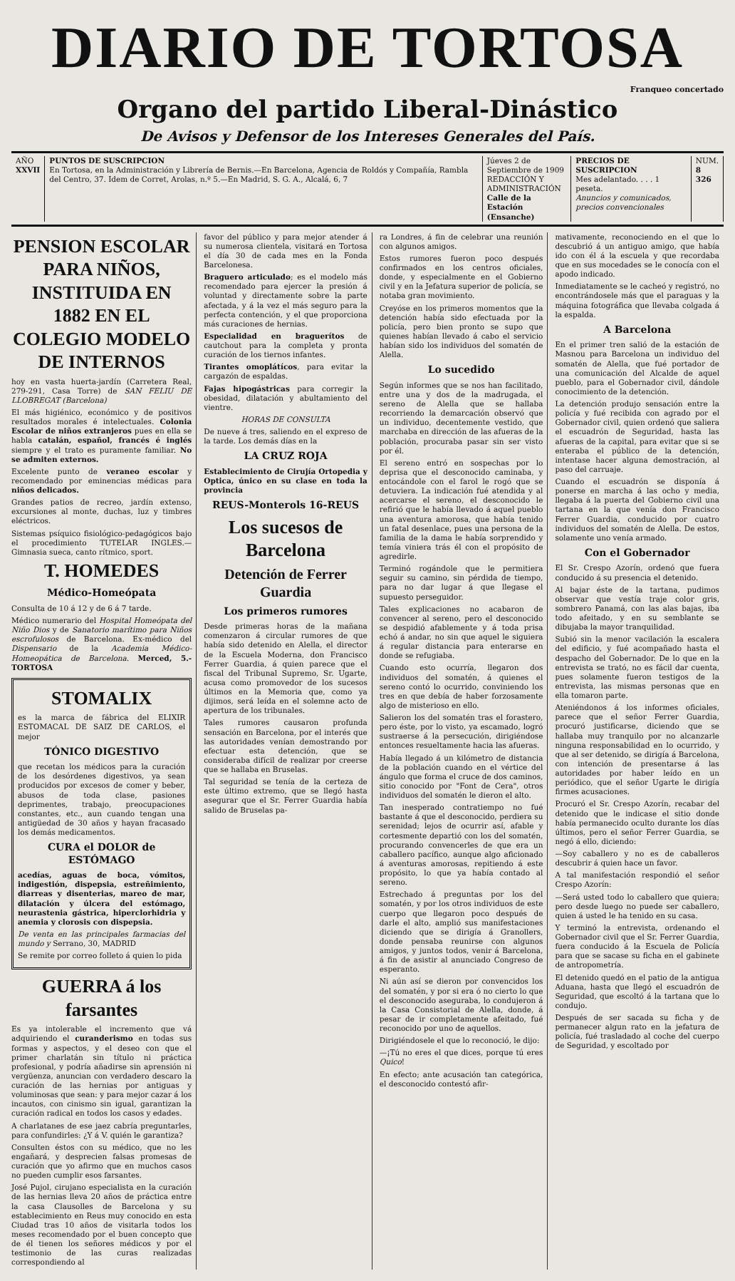DIARIO DE TORTOSA
Franqueo concertado
Organo del partido Liberal-Dinástico
De Avisos y Defensor de los Intereses Generales del País.
AÑO
XXVII
PUNTOS DE SUSCRIPCION
En Tortosa, en la Administración y Librería de Bernis.—En Barcelona, Agencia de Roldós y Compañía, Rambla del Centro, 37. Idem de Corret, Arolas, n.º 5.—En Madrid, S. G. A., Alcalá, 6, 7
Júeves 2 de Septiembre de 1909
REDACCIÓN Y ADMINISTRACIÓN
Calle de la Estación (Ensanche)
PRECIOS DE SUSCRIPCION
Mes adelantado. . . . 1 peseta.
Anuncios y comunicados, precios convencionales
NUM.
8 326
PENSION ESCOLAR PARA NIÑOS, INSTITUIDA EN 1882 EN EL COLEGIO MODELO DE INTERNOS
hoy en vasta huerta-jardín (Carretera Real, 279-291, Casa Torre) de SAN FELIU DE LLOBREGAT (Barcelona)
El más higiénico, económico y de positivos resultados morales é intelectuales. Colonia Escolar de niños extranjeros pues en ella se habla catalán, español, francés é inglés siempre y el trato es puramente familiar. No se admiten externos.
Excelente punto de veraneo escolar y recomendado por eminencias médicas para niños delicados.
Grandes patios de recreo, jardín extenso, excursiones al monte, duchas, luz y timbres eléctricos.
Sistemas psíquico fisiológico-pedagógicos bajo el procedimiento TUTELAR INGLES.— Gimnasia sueca, canto rítmico, sport.
T. HOMEDES
Médico-Homeópata
Consulta de 10 á 12 y de 6 á 7 tarde.
Médico numerario del Hospital Homeópata del Niño Dios y de Sanatorio marítimo para Niños escrofulosos de Barcelona. Ex-médico del Dispensario de la Academia Médico-Homeopática de Barcelona. Merced, 5.-TORTOSA
STOMALIX
es la marca de fábrica del ELIXIR ESTOMACAL DE SAIZ DE CARLOS, el mejor
TÓNICO DIGESTIVO
que recetan los médicos para la curación de los desórdenes digestivos, ya sean producidos por excesos de comer y beber, abusos de toda clase, pasiones deprimentes, trabajo, preocupaciones constantes, etc., aun cuando tengan una antigüedad de 30 años y hayan fracasado los demás medicamentos.
CURA el DOLOR de ESTÓMAGO
acedías, aguas de boca, vómitos, indigestión, dispepsia, estreñimiento, diarreas y disenterias, mareo de mar, dilatación y úlcera del estómago, neurastenia gástrica, hiperclorhidria y anemia y clorosis con dispepsia.
De venta en las principales farmacias del mundo y Serrano, 30, MADRID
Se remite por correo folleto á quien lo pida
GUERRA á los farsantes
Es ya intolerable el incremento que vá adquiriendo el curanderismo en todas sus formas y aspectos, y el deseo con que el primer charlatán sin título ni práctica profesional, y podría añadirse sin aprensión ni vergüenza, anuncian con verdadero descaro la curación de las hernias por antiguas y voluminosas que sean: y para mejor cazar á los incautos, con cinismo sin igual, garantizan la curación radical en todos los casos y edades.
A charlatanes de ese jaez cabría preguntarles, para confundirles: ¿Y á V. quién le garantiza?
Consulten éstos con su médico, que no les engañará, y desprecien falsas promesas de curación que yo afirmo que en muchos casos no pueden cumplir esos farsantes.
José Pujol, cirujano especialista en la curación de las hernias lleva 20 años de práctica entre la casa Clausolles de Barcelona y su establecimiento en Reus muy conocido en esta Ciudad tras 10 años de visitarla todos los meses recomendado por el buen concepto que de él tienen los señores médicos y por el testimonio de las curas realizadas correspondiendo al
favor del público y para mejor atender á su numerosa clientela, visitará en Tortosa el día 30 de cada mes en la Fonda Barcelonesa.
Braguero articulado; es el modelo más recomendado para ejercer la presión á voluntad y directamente sobre la parte afectada, y á la vez el más seguro para la perfecta contención, y el que proporciona más curaciones de hernias.
Especialidad en braguerítos de cautchout para la completa y pronta curación de los tiernos infantes.
Tirantes omoplátícos, para evitar la cargazón de espaldas.
Fajas hipogástricas para corregir la obesidad, dilatación y abultamiento del vientre.
HORAS DE CONSULTA
De nueve á tres, saliendo en el expreso de la tarde. Los demás días en la
LA CRUZ ROJA
Establecimiento de Cirujía Ortopedia y Optica, único en su clase en toda la provincia
REUS-Monterols 16-REUS
Los sucesos de Barcelona
Detención de Ferrer Guardia
Los primeros rumores
Desde primeras horas de la mañana comenzaron á circular rumores de que había sido detenido en Alella, el director de la Escuela Moderna, don Francisco Ferrer Guardia, á quien parece que el fiscal del Tribunal Supremo, Sr. Ugarte, acusa como promovedor de los sucesos últimos en la Memoria que, como ya dijimos, será leída en el solemne acto de apertura de los tribunales.
Tales rumores causaron profunda sensación en Barcelona, por el interés que las autoridades venían demostrando por efectuar esta detención, que se consideraba difícil de realizar por creerse que se hallaba en Bruselas.
Tal seguridad se tenía de la certeza de este último extremo, que se llegó hasta asegurar que el Sr. Ferrer Guardia había salido de Bruselas pa-
ra Londres, á fin de celebrar una reunión con algunos amigos.
Estos rumores fueron poco después confirmados en los centros oficiales, donde, y especialmente en el Gobierno civil y en la Jefatura superior de policía, se notaba gran movimiento.
Creyóse en los primeros momentos que la detención había sido efectuada por la policía, pero bien pronto se supo que quienes habían llevado á cabo el servicio habían sido los individuos del somatén de Alella.
Lo sucedido
Según informes que se nos han facilitado, entre una y dos de la madrugada, el sereno de Alella que se hallaba recorriendo la demarcación observó que un individuo, decentemente vestido, que marchaba en dirección de las afueras de la población, procuraba pasar sin ser visto por él.
El sereno entró en sospechas por lo deprisa que el desconocido caminaba, y entocándole con el farol le rogó que se detuviera. La indicación fué atendida y al acercarse el sereno, el desconocido le refirió que le había llevado á aquel pueblo una aventura amorosa, que había tenido un fatal desenlace, pues una persona de la familia de la dama le había sorprendido y temía viniera trás él con el propósito de agredirle.
Terminó rogándole que le permitiera seguir su camino, sin pérdida de tiempo, para no dar lugar á que llegase el supuesto perseguidor.
Tales explicaciones no acabaron de convencer al sereno, pero el desconocido se despidió afablemente y á toda prisa echó á andar, no sin que aquel le siguiera á regular distancia para enterarse en donde se refugiaba.
Cuando esto ocurría, llegaron dos individuos del somatén, á quienes el sereno contó lo ocurrido, conviniendo los tres en que debía de haber forzosamente algo de misterioso en ello.
Salieron los del somatén tras el forastero, pero éste, por lo visto, ya escamado, logró sustraerse á la persecución, dirigiéndose entonces resueltamente hacia las afueras.
Había llegado á un kilómetro de distancia de la población cuando en el vértice del ángulo que forma el cruce de dos caminos, sitio conocido por "Font de Cera", otros individuos del somatén le dieron el alto.
Tan inesperado contratiempo no fué bastante á que el desconocido, perdiera su serenidad; lejos de ocurrir así, afable y cortesmente departió con los del somatén, procurando convencerles de que era un caballero pacífico, aunque algo aficionado á aventuras amorosas, repitiendo á este propósito, lo que ya había contado al sereno.
Estrechado á preguntas por los del somatén, y por los otros individuos de este cuerpo que llegaron poco después de darle el alto, amplió sus manifestaciones diciendo que se dirigía á Granollers, donde pensaba reunirse con algunos amigos, y juntos todos, venir á Barcelona, á fin de asistir al anunciado Congreso de esperanto.
Ni aún así se dieron por convencidos los del somatén, y por si era ó no cierto lo que el desconocido aseguraba, lo condujeron á la Casa Consistorial de Alella, donde, á pesar de ir completamente afeitado, fué reconocido por uno de aquellos.
Dirigiéndosele el que lo reconoció, le dijo:
—¡Tú no eres el que dices, porque tú eres Quico!
En efecto; ante acusación tan categórica, el desconocido contestó afir-
mativamente, reconociendo en el que lo descubrió á un antiguo amigo, que había ido con él á la escuela y que recordaba que en sus mocedades se le conocía con el apodo indicado.
Inmediatamente se le cacheó y registró, no encontrándosele más que el paraguas y la máquina fotográfica que llevaba colgada á la espalda.
A Barcelona
En el primer tren salió de la estación de Masnou para Barcelona un individuo del somatén de Alella, que fué portador de una comunicación del Alcalde de aquel pueblo, para el Gobernador civil, dándole conocimiento de la detención.
La detención produjo sensación entre la policía y fué recibida con agrado por el Gobernador civil, quien ordenó que saliera el escuadrón de Seguridad, hasta las afueras de la capital, para evitar que si se enteraba el público de la detención, intentase hacer alguna demostración, al paso del carruaje.
Cuando el escuadrón se disponía á ponerse en marcha á las ocho y media, llegaba á la puerta del Gobierno civil una tartana en la que venía don Francisco Ferrer Guardia, conducido por cuatro individuos del somatén de Alella. De estos, solamente uno venía armado.
Con el Gobernador
El Sr. Crespo Azorín, ordenó que fuera conducido á su presencia el detenido.
Al bajar éste de la tartana, pudimos observar que vestía traje color gris, sombrero Panamá, con las alas bajas, iba todo afeitado, y en su semblante se dibujaba la mayor tranquilidad.
Subió sin la menor vacilación la escalera del edificio, y fué acompañado hasta el despacho del Gobernador. De lo que en la entrevista se trató, no es fácil dar cuenta, pues solamente fueron testigos de la entrevista, las mismas personas que en ella tomaron parte.
Ateniéndonos á los informes oficiales, parece que el señor Ferrer Guardia, procuró justificarse, diciendo que se hallaba muy tranquilo por no alcanzarle ninguna responsabilidad en lo ocurrido, y que al ser detenido, se dirigía á Barcelona, con intención de presentarse á las autoridades por haber leído en un periódico, que el señor Ugarte le dirigía firmes acusaciones.
Procuró el Sr. Crespo Azorín, recabar del detenido que le indicase el sitio donde había permanecido oculto durante los días últimos, pero el señor Ferrer Guardia, se negó á ello, diciendo:
—Soy caballero y no es de caballeros descubrir á quien hace un favor.
A tal manifestación respondió el señor Crespo Azorín:
—Será usted todo lo caballero que quiera; pero desde luego no puede ser caballero, quien á usted le ha tenido en su casa.
Y terminó la entrevista, ordenando el Gobernador civil que el Sr. Ferrer Guardia, fuera conducido á la Escuela de Policía para que se sacase su ficha en el gabinete de antropometría.
El detenido quedó en el patio de la antigua Aduana, hasta que llegó el escuadrón de Seguridad, que escoltó á la tartana que lo condujo.
Después de ser sacada su ficha y de permanecer algun rato en la jefatura de policía, fué trasladado al coche del cuerpo de Seguridad, y escoltado por